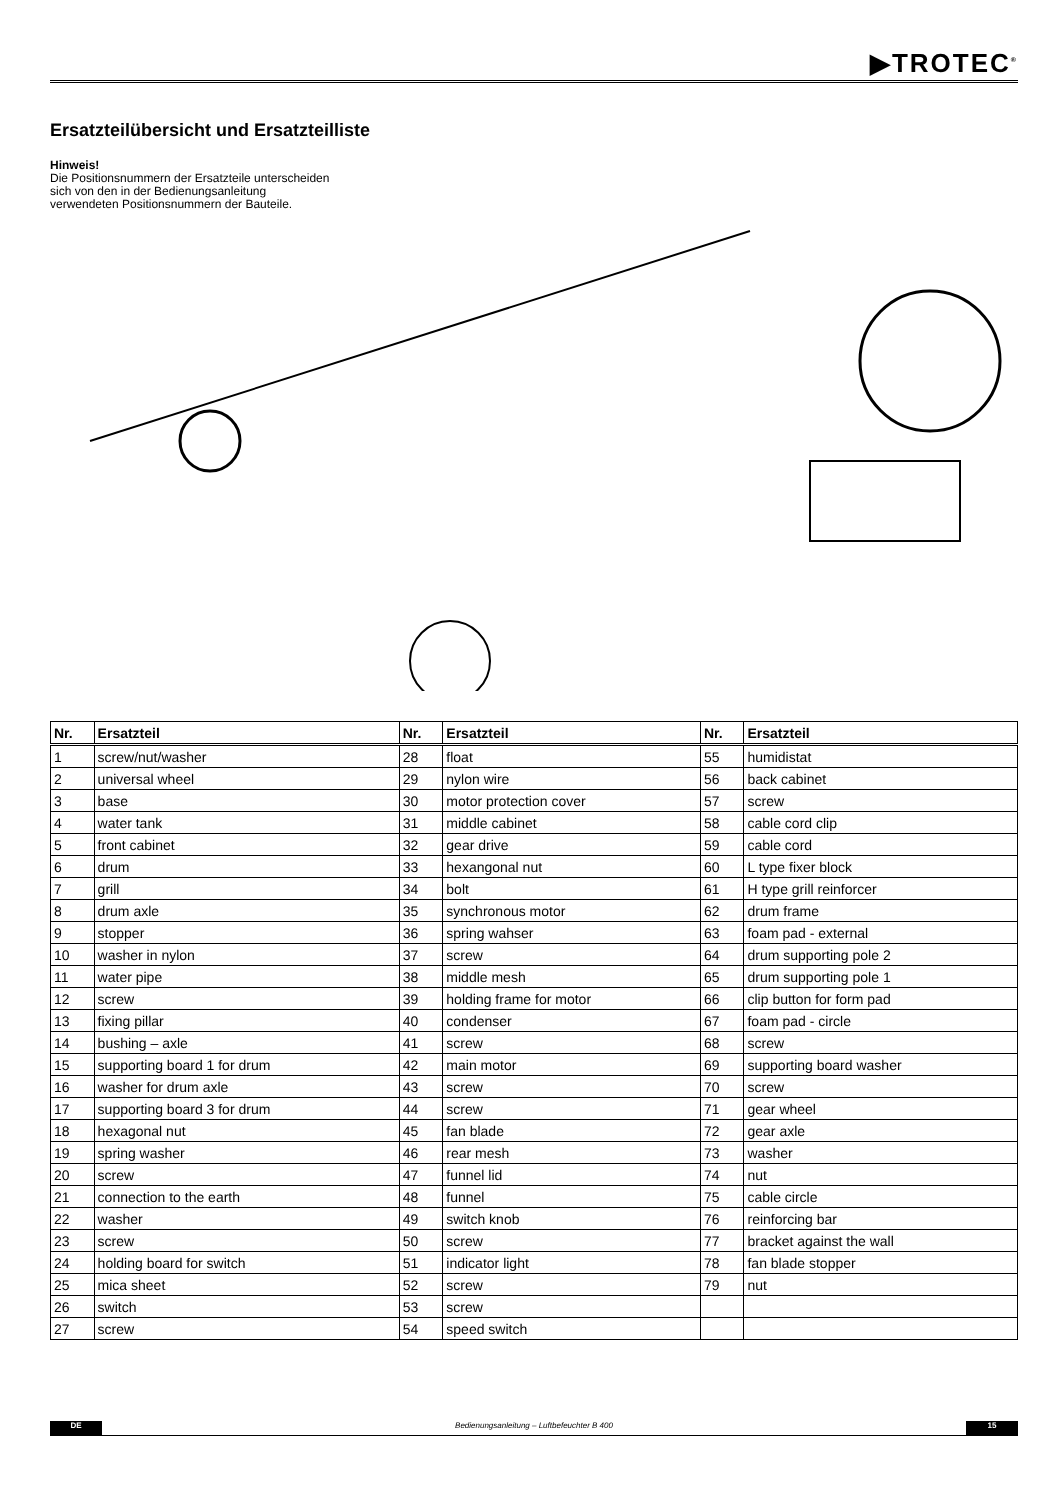▶TROTEC<sup>®</sup>
Ersatzteilübersicht und Ersatzteilliste
Hinweis!
Die Positionsnummern der Ersatzteile unterscheiden sich von den in der Bedienungsanleitung verwendeten Positionsnummern der Bauteile.
| Nr. | Ersatzteil | Nr. | Ersatzteil | Nr. | Ersatzteil |
| --- | --- | --- | --- | --- | --- |
| 1 | screw/nut/washer | 28 | float | 55 | humidistat |
| 2 | universal wheel | 29 | nylon wire | 56 | back cabinet |
| 3 | base | 30 | motor protection cover | 57 | screw |
| 4 | water tank | 31 | middle cabinet | 58 | cable cord clip |
| 5 | front cabinet | 32 | gear drive | 59 | cable cord |
| 6 | drum | 33 | hexangonal nut | 60 | L type fixer block |
| 7 | grill | 34 | bolt | 61 | H type grill reinforcer |
| 8 | drum axle | 35 | synchronous motor | 62 | drum frame |
| 9 | stopper | 36 | spring wahser | 63 | foam pad - external |
| 10 | washer in nylon | 37 | screw | 64 | drum supporting pole 2 |
| 11 | water pipe | 38 | middle mesh | 65 | drum supporting pole 1 |
| 12 | screw | 39 | holding frame for motor | 66 | clip button for form pad |
| 13 | fixing pillar | 40 | condenser | 67 | foam pad - circle |
| 14 | bushing – axle | 41 | screw | 68 | screw |
| 15 | supporting board 1 for drum | 42 | main motor | 69 | supporting board washer |
| 16 | washer for drum axle | 43 | screw | 70 | screw |
| 17 | supporting board 3 for drum | 44 | screw | 71 | gear wheel |
| 18 | hexagonal nut | 45 | fan blade | 72 | gear axle |
| 19 | spring washer | 46 | rear mesh | 73 | washer |
| 20 | screw | 47 | funnel lid | 74 | nut |
| 21 | connection to the earth | 48 | funnel | 75 | cable circle |
| 22 | washer | 49 | switch knob | 76 | reinforcing bar |
| 23 | screw | 50 | screw | 77 | bracket against the wall |
| 24 | holding board for switch | 51 | indicator light | 78 | fan blade stopper |
| 25 | mica sheet | 52 | screw | 79 | nut |
| 26 | switch | 53 | screw | | |
| 27 | screw | 54 | speed switch | | |
DE Bedienungsanleitung – Luftbefeuchter B 400 15